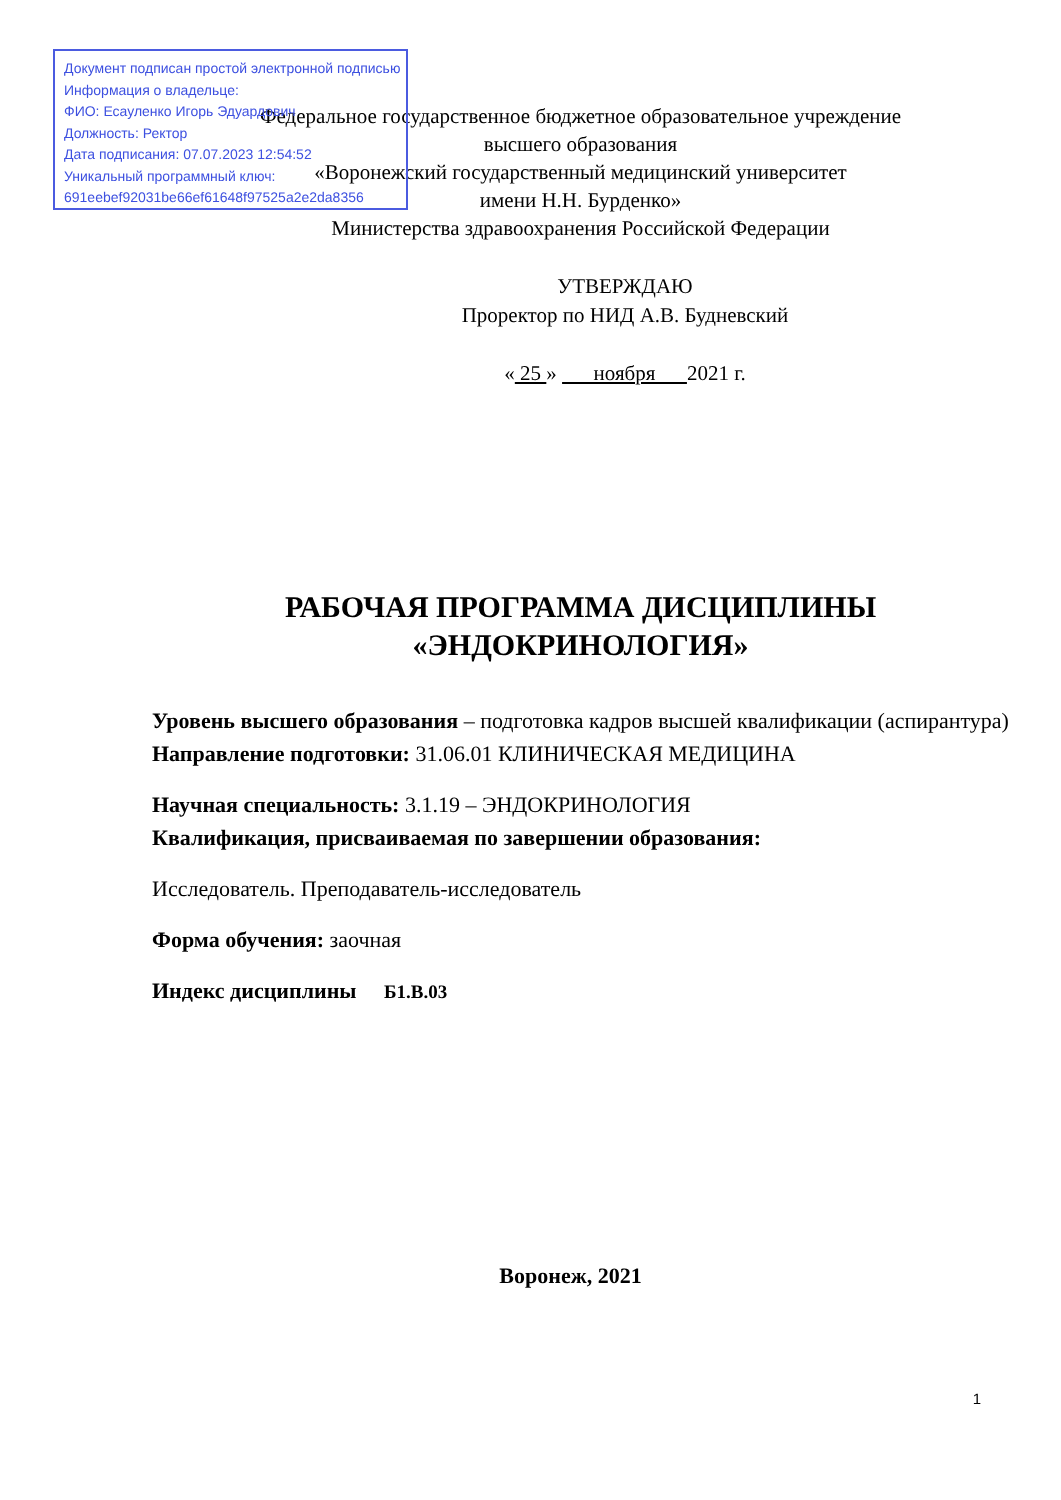Документ подписан простой электронной подписью
Информация о владельце:
ФИО: Есауленко Игорь Эдуардович
Должность: Ректор
Дата подписания: 07.07.2023 12:54:52
Уникальный программный ключ:
691eebef92031be66ef61648f97525a2e2da8356
Федеральное государственное бюджетное образовательное учреждение
высшего образования
«Воронежский государственный медицинский университет
имени Н.Н. Бурденко»
Министерства здравоохранения Российской Федерации
УТВЕРЖДАЮ
Проректор по НИД А.В. Будневский
« 25 » ноября 2021 г.
РАБОЧАЯ ПРОГРАММА ДИСЦИПЛИНЫ
«ЭНДОКРИНОЛОГИЯ»
Уровень высшего образования – подготовка кадров высшей квалификации (аспирантура)
Направление подготовки: 31.06.01 КЛИНИЧЕСКАЯ МЕДИЦИНА
Научная специальность: 3.1.19 – ЭНДОКРИНОЛОГИЯ
Квалификация, присваиваемая по завершении образования:
Исследователь. Преподаватель-исследователь
Форма обучения: заочная
Индекс дисциплины Б1.В.03
Воронеж, 2021
1